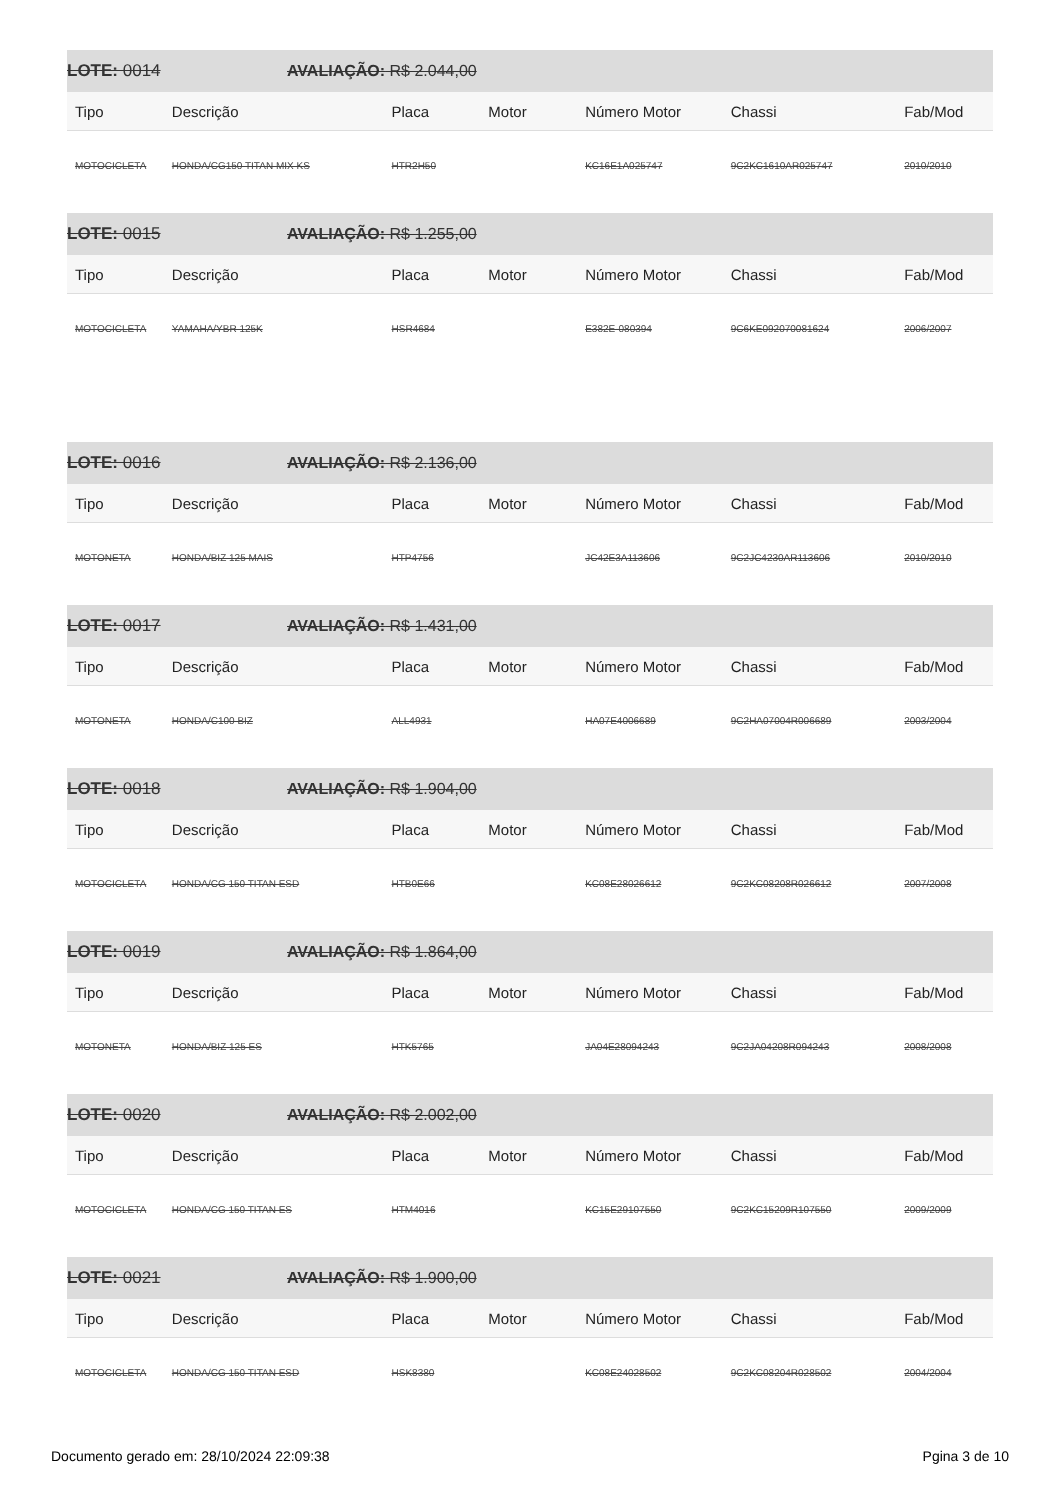LOTE: 0014 AVALIAÇÃO: R$ 2.044,00
| Tipo | Descrição | Placa | Motor | Número Motor | Chassi | Fab/Mod |
| --- | --- | --- | --- | --- | --- | --- |
| MOTOCICLETA | HONDA/CG150 TITAN MIX KS | HTR2H50 | | KC16E1A025747 | 9C2KC1610AR025747 | 2010/2010 |
LOTE: 0015 AVALIAÇÃO: R$ 1.255,00
| Tipo | Descrição | Placa | Motor | Número Motor | Chassi | Fab/Mod |
| --- | --- | --- | --- | --- | --- | --- |
| MOTOCICLETA | YAMAHA/YBR 125K | HSR4684 | | E382E-080394 | 9C6KE092070081624 | 2006/2007 |
LOTE: 0016 AVALIAÇÃO: R$ 2.136,00
| Tipo | Descrição | Placa | Motor | Número Motor | Chassi | Fab/Mod |
| --- | --- | --- | --- | --- | --- | --- |
| MOTONETA | HONDA/BIZ 125 MAIS | HTP4756 | | JC42E3A113606 | 9C2JC4230AR113606 | 2010/2010 |
LOTE: 0017 AVALIAÇÃO: R$ 1.431,00
| Tipo | Descrição | Placa | Motor | Número Motor | Chassi | Fab/Mod |
| --- | --- | --- | --- | --- | --- | --- |
| MOTONETA | HONDA/C100 BIZ | ALL4931 | | HA07E4006689 | 9C2HA07004R006689 | 2003/2004 |
LOTE: 0018 AVALIAÇÃO: R$ 1.904,00
| Tipo | Descrição | Placa | Motor | Número Motor | Chassi | Fab/Mod |
| --- | --- | --- | --- | --- | --- | --- |
| MOTOCICLETA | HONDA/CG 150 TITAN ESD | HTB0E66 | | KC08E28026612 | 9C2KC08208R026612 | 2007/2008 |
LOTE: 0019 AVALIAÇÃO: R$ 1.864,00
| Tipo | Descrição | Placa | Motor | Número Motor | Chassi | Fab/Mod |
| --- | --- | --- | --- | --- | --- | --- |
| MOTONETA | HONDA/BIZ 125 ES | HTK5765 | | JA04E28094243 | 9C2JA04208R094243 | 2008/2008 |
LOTE: 0020 AVALIAÇÃO: R$ 2.002,00
| Tipo | Descrição | Placa | Motor | Número Motor | Chassi | Fab/Mod |
| --- | --- | --- | --- | --- | --- | --- |
| MOTOCICLETA | HONDA/CG 150 TITAN ES | HTM4016 | | KC15E29107550 | 9C2KC15209R107550 | 2009/2009 |
LOTE: 0021 AVALIAÇÃO: R$ 1.900,00
| Tipo | Descrição | Placa | Motor | Número Motor | Chassi | Fab/Mod |
| --- | --- | --- | --- | --- | --- | --- |
| MOTOCICLETA | HONDA/CG 150 TITAN ESD | HSK8380 | | KC08E24028502 | 9C2KC08204R028502 | 2004/2004 |
Documento gerado em: 28/10/2024 22:09:38 Pgina 3 de 10